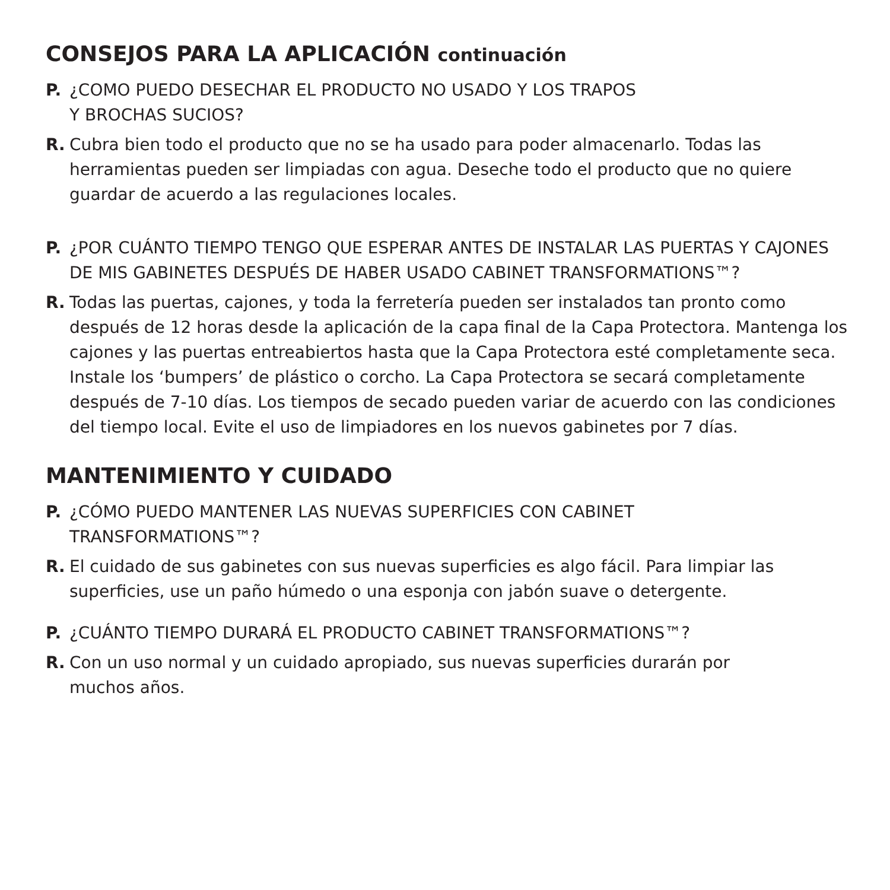CONSEJOS PARA LA APLICACIÓN continuación
P. ¿COMO PUEDO DESECHAR EL PRODUCTO NO USADO Y LOS TRAPOS
Y BROCHAS SUCIOS?
R. Cubra bien todo el producto que no se ha usado para poder almacenarlo. Todas las herramientas pueden ser limpiadas con agua. Deseche todo el producto que no quiere guardar de acuerdo a las regulaciones locales.
P. ¿POR CUÁNTO TIEMPO TENGO QUE ESPERAR ANTES DE INSTALAR LAS PUERTAS Y CAJONES DE MIS GABINETES DESPUÉS DE HABER USADO CABINET TRANSFORMATIONS™?
R. Todas las puertas, cajones, y toda la ferretería pueden ser instalados tan pronto como después de 12 horas desde la aplicación de la capa final de la Capa Protectora. Mantenga los cajones y las puertas entreabiertos hasta que la Capa Protectora esté completamente seca. Instale los ‘bumpers’ de plástico o corcho. La Capa Protectora se secará completamente después de 7-10 días. Los tiempos de secado pueden variar de acuerdo con las condiciones del tiempo local. Evite el uso de limpiadores en los nuevos gabinetes por 7 días.
MANTENIMIENTO Y CUIDADO
P. ¿CÓMO PUEDO MANTENER LAS NUEVAS SUPERFICIES CON CABINET
TRANSFORMATIONS™?
R. El cuidado de sus gabinetes con sus nuevas superficies es algo fácil. Para limpiar las superficies, use un paño húmedo o una esponja con jabón suave o detergente.
P. ¿CUÁNTO TIEMPO DURARÁ EL PRODUCTO CABINET TRANSFORMATIONS™?
R. Con un uso normal y un cuidado apropiado, sus nuevas superficies durarán por
muchos años.